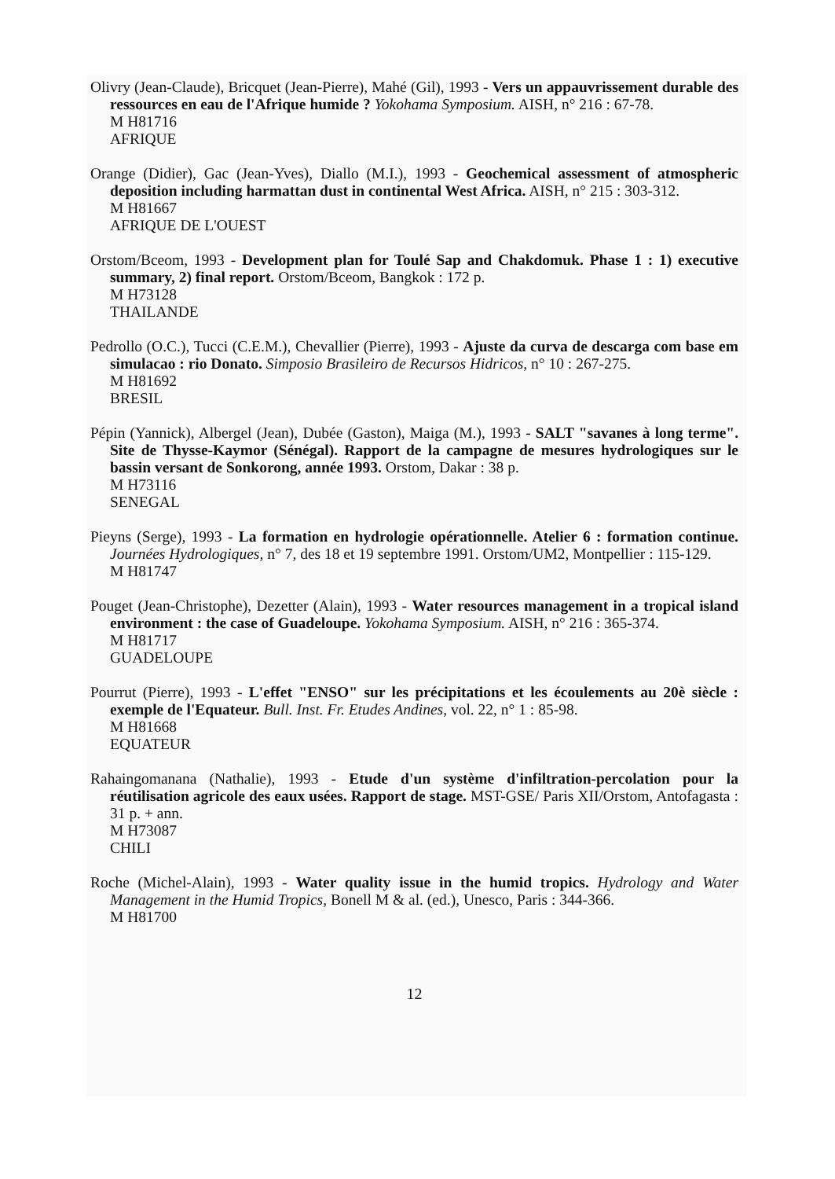Olivry (Jean-Claude), Bricquet (Jean-Pierre), Mahé (Gil), 1993 - Vers un appauvrissement durable des ressources en eau de l'Afrique humide ? Yokohama Symposium. AISH, n° 216 : 67-78.
M H81716
AFRIQUE
Orange (Didier), Gac (Jean-Yves), Diallo (M.I.), 1993 - Geochemical assessment of atmospheric deposition including harmattan dust in continental West Africa. AISH, n° 215 : 303-312.
M H81667
AFRIQUE DE L'OUEST
Orstom/Bceom, 1993 - Development plan for Toulé Sap and Chakdomuk. Phase 1 : 1) executive summary, 2) final report. Orstom/Bceom, Bangkok : 172 p.
M H73128
THAILANDE
Pedrollo (O.C.), Tucci (C.E.M.), Chevallier (Pierre), 1993 - Ajuste da curva de descarga com base em simulacao : rio Donato. Simposio Brasileiro de Recursos Hidricos, n° 10 : 267-275.
M H81692
BRESIL
Pépin (Yannick), Albergel (Jean), Dubée (Gaston), Maiga (M.), 1993 - SALT "savanes à long terme". Site de Thysse-Kaymor (Sénégal). Rapport de la campagne de mesures hydrologiques sur le bassin versant de Sonkorong, année 1993. Orstom, Dakar : 38 p.
M H73116
SENEGAL
Pieyns (Serge), 1993 - La formation en hydrologie opérationnelle. Atelier 6 : formation continue. Journées Hydrologiques, n° 7, des 18 et 19 septembre 1991. Orstom/UM2, Montpellier : 115-129.
M H81747
Pouget (Jean-Christophe), Dezetter (Alain), 1993 - Water resources management in a tropical island environment : the case of Guadeloupe. Yokohama Symposium. AISH, n° 216 : 365-374.
M H81717
GUADELOUPE
Pourrut (Pierre), 1993 - L'effet "ENSO" sur les précipitations et les écoulements au 20è siècle : exemple de l'Equateur. Bull. Inst. Fr. Etudes Andines, vol. 22, n° 1 : 85-98.
M H81668
EQUATEUR
Rahaingomanana (Nathalie), 1993 - Etude d'un système d'infiltration-percolation pour la réutilisation agricole des eaux usées. Rapport de stage. MST-GSE/ Paris XII/Orstom, Antofagasta : 31 p. + ann.
M H73087
CHILI
Roche (Michel-Alain), 1993 - Water quality issue in the humid tropics. Hydrology and Water Management in the Humid Tropics, Bonell M & al. (ed.), Unesco, Paris : 344-366.
M H81700
12